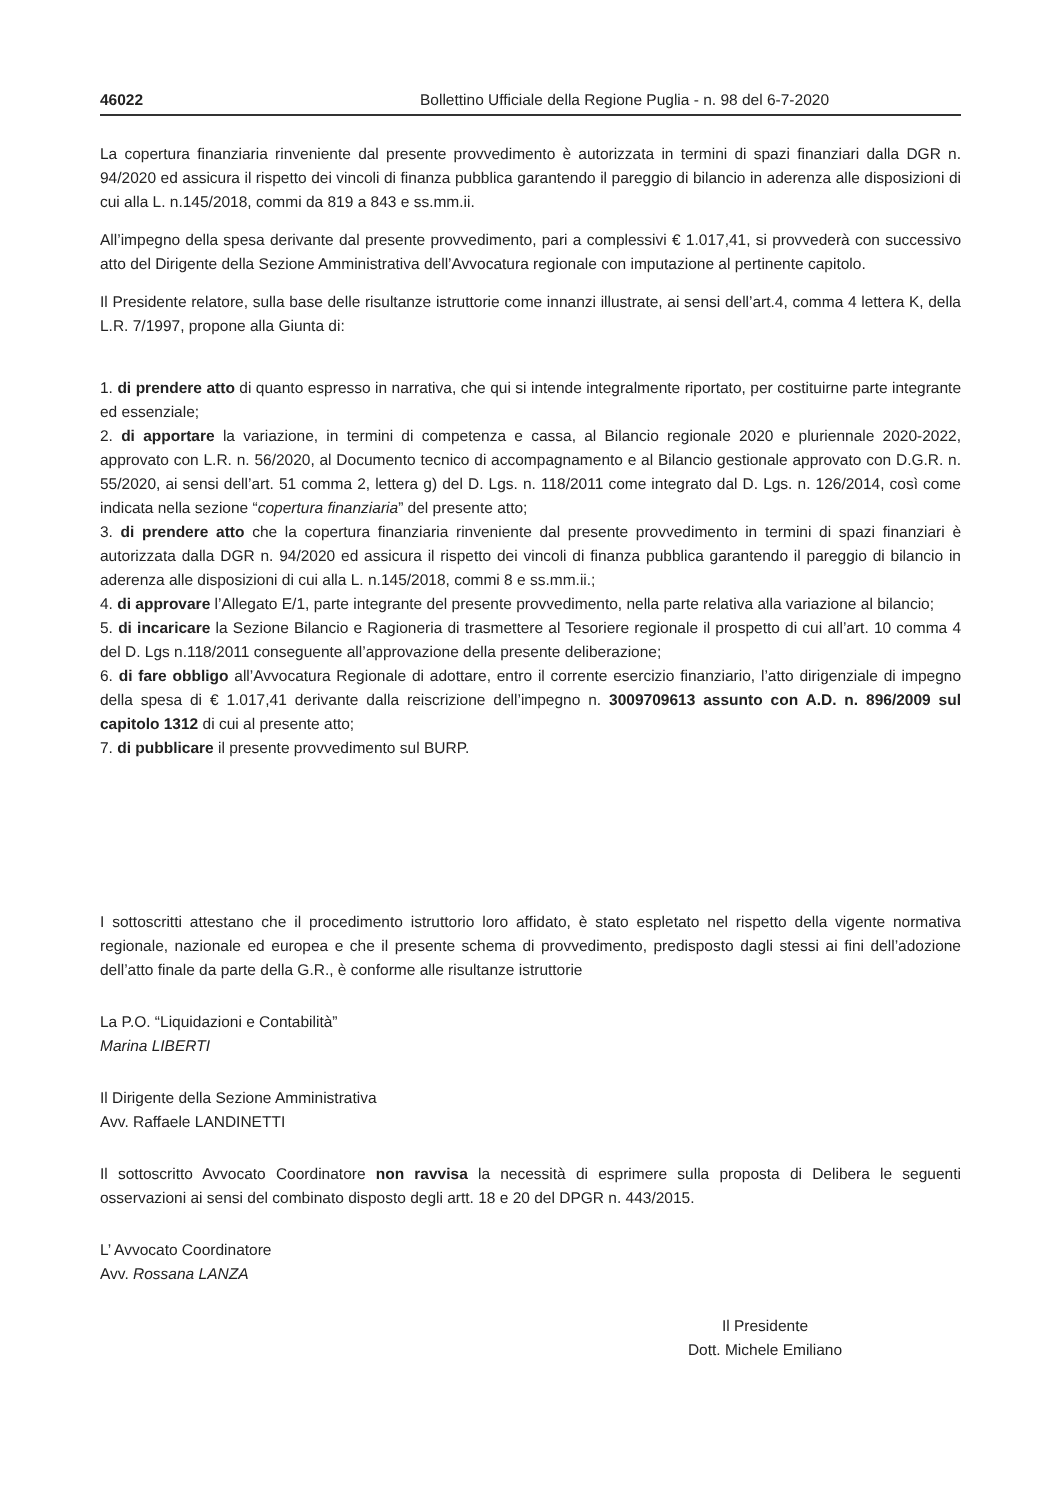46022 Bollettino Ufficiale della Regione Puglia - n. 98 del 6-7-2020
La copertura finanziaria rinveniente dal presente provvedimento è autorizzata in termini di spazi finanziari dalla DGR n. 94/2020 ed assicura il rispetto dei vincoli di finanza pubblica garantendo il pareggio di bilancio in aderenza alle disposizioni di cui alla L. n.145/2018, commi da 819 a 843 e ss.mm.ii.
All’impegno della spesa derivante dal presente provvedimento, pari a complessivi € 1.017,41, si provvederà con successivo atto del Dirigente della Sezione Amministrativa dell’Avvocatura regionale con imputazione al pertinente capitolo.
Il Presidente relatore, sulla base delle risultanze istruttorie come innanzi illustrate, ai sensi dell’art.4, comma 4 lettera K, della L.R. 7/1997, propone alla Giunta di:
1. di prendere atto di quanto espresso in narrativa, che qui si intende integralmente riportato, per costituirne parte integrante ed essenziale;
2. di apportare la variazione, in termini di competenza e cassa, al Bilancio regionale 2020 e pluriennale 2020-2022, approvato con L.R. n. 56/2020, al Documento tecnico di accompagnamento e al Bilancio gestionale approvato con D.G.R. n. 55/2020, ai sensi dell’art. 51 comma 2, lettera g) del D. Lgs. n. 118/2011 come integrato dal D. Lgs. n. 126/2014, così come indicata nella sezione “copertura finanziaria” del presente atto;
3. di prendere atto che la copertura finanziaria rinveniente dal presente provvedimento in termini di spazi finanziari è autorizzata dalla DGR n. 94/2020 ed assicura il rispetto dei vincoli di finanza pubblica garantendo il pareggio di bilancio in aderenza alle disposizioni di cui alla L. n.145/2018, commi 8 e ss.mm.ii.;
4. di approvare l’Allegato E/1, parte integrante del presente provvedimento, nella parte relativa alla variazione al bilancio;
5. di incaricare la Sezione Bilancio e Ragioneria di trasmettere al Tesoriere regionale il prospetto di cui all’art. 10 comma 4 del D. Lgs n.118/2011 conseguente all’approvazione della presente deliberazione;
6. di fare obbligo all’Avvocatura Regionale di adottare, entro il corrente esercizio finanziario, l’atto dirigenziale di impegno della spesa di € 1.017,41 derivante dalla reiscrizione dell’impegno n. 3009709613 assunto con A.D. n. 896/2009 sul capitolo 1312 di cui al presente atto;
7. di pubblicare il presente provvedimento sul BURP.
I sottoscritti attestano che il procedimento istruttorio loro affidato, è stato espletato nel rispetto della vigente normativa regionale, nazionale ed europea e che il presente schema di provvedimento, predisposto dagli stessi ai fini dell’adozione dell’atto finale da parte della G.R., è conforme alle risultanze istruttorie
La P.O. “Liquidazioni e Contabilità”
Marina LIBERTI
Il Dirigente della Sezione Amministrativa
Avv. Raffaele LANDINETTI
Il sottoscritto Avvocato Coordinatore non ravvisa la necessità di esprimere sulla proposta di Delibera le seguenti osservazioni ai sensi del combinato disposto degli artt. 18 e 20 del DPGR n. 443/2015.
L’ Avvocato Coordinatore
Avv. Rossana LANZA
Il Presidente
Dott. Michele Emiliano